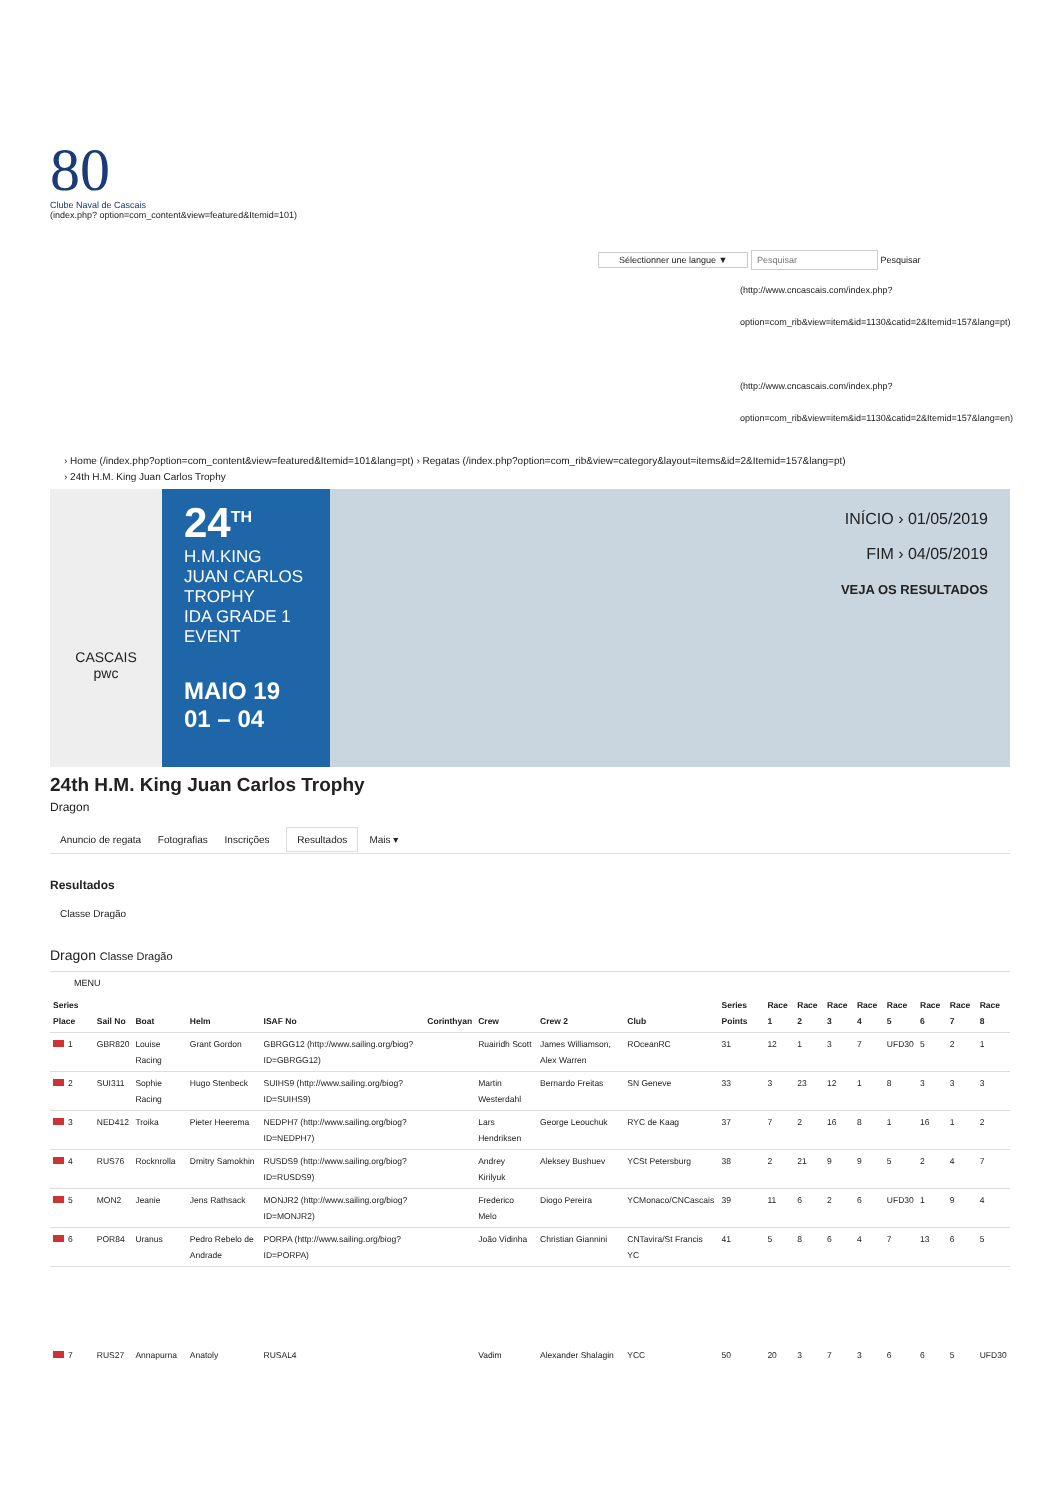80
Clube Naval de Cascais
(index.php? option=com_content&view=featured&Itemid=101)
Sélectionner une langue ▼ Pesquisar Pesquisar
(http://www.cncascais.com/index.php?
option=com_rib&view=item&id=1130&catid=2&Itemid=157&lang=pt)
(http://www.cncascais.com/index.php?
option=com_rib&view=item&id=1130&catid=2&Itemid=157&lang=en)
› Home (/index.php?option=com_content&view=featured&Itemid=101&lang=pt) › Regatas (/index.php?option=com_rib&view=category&layout=items&id=2&Itemid=157&lang=pt)
› 24th H.M. King Juan Carlos Trophy
CASCAIS
pwc
24<sup>TH</sup>
H.M.KING
JUAN CARLOS
TROPHY
IDA GRADE 1
EVENT
MAIO 19
01 – 04
INÍCIO › 01/05/2019
FIM › 04/05/2019
VEJA OS RESULTADOS
24th H.M. King Juan Carlos Trophy
Dragon
Anuncio de regata Fotografias Inscrições Resultados Mais ▾
Resultados
Classe Dragão
Dragon Classe Dragão
MENU
| Series Place | Sail No | Boat | Helm | ISAF No | Corinthyan | Crew | Crew 2 | Club | Series Points | Race 1 | Race 2 | Race 3 | Race 4 | Race 5 | Race 6 | Race 7 | Race 8 |
| --- | --- | --- | --- | --- | --- | --- | --- | --- | --- | --- | --- | --- | --- | --- | --- | --- | --- |
| 1 | GBR820 | Louise Racing | Grant Gordon | GBRGG12 (http://www.sailing.org/biog? ID=GBRGG12) | | Ruairidh Scott | James Williamson, Alex Warren | ROceanRC | 31 | 12 | 1 | 3 | 7 | UFD30 | 5 | 2 | 1 |
| 2 | SUI311 | Sophie Racing | Hugo Stenbeck | SUIHS9 (http://www.sailing.org/biog? ID=SUIHS9) | | Martin Westerdahl | Bernardo Freitas | SN Geneve | 33 | 3 | 23 | 12 | 1 | 8 | 3 | 3 | 3 |
| 3 | NED412 | Troika | Pieter Heerema | NEDPH7 (http://www.sailing.org/biog? ID=NEDPH7) | | Lars Hendriksen | George Leouchuk | RYC de Kaag | 37 | 7 | 2 | 16 | 8 | 1 | 16 | 1 | 2 |
| 4 | RUS76 | Rocknrolla | Dmitry Samokhin | RUSDS9 (http://www.sailing.org/biog? ID=RUSDS9) | | Andrey Kirilyuk | Aleksey Bushuev | YCSt Petersburg | 38 | 2 | 21 | 9 | 9 | 5 | 2 | 4 | 7 |
| 5 | MON2 | Jeanie | Jens Rathsack | MONJR2 (http://www.sailing.org/biog? ID=MONJR2) | | Frederico Melo | Diogo Pereira | YCMonaco/CNCascais | 39 | 11 | 6 | 2 | 6 | UFD30 | 1 | 9 | 4 |
| 6 | POR84 | Uranus | Pedro Rebelo de Andrade | PORPA (http://www.sailing.org/biog? ID=PORPA) | | João Vidinha | Christian Giannini | CNTavira/St Francis YC | 41 | 5 | 8 | 6 | 4 | 7 | 13 | 6 | 5 |
| 7 | RUS27 | Annapurna | Anatoly | RUSAL4 | | Vadim | Alexander Shalagin | YCC | 50 | 20 | 3 | 7 | 3 | 6 | 6 | 5 | UFD30 |